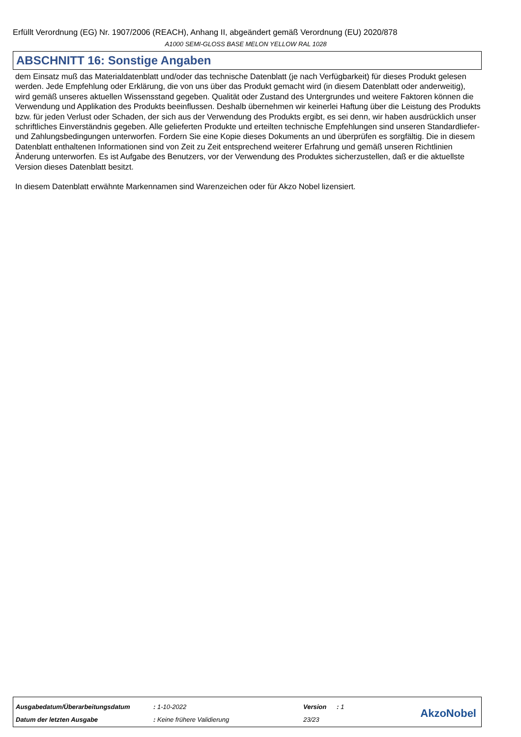Erfüllt Verordnung (EG) Nr. 1907/2006 (REACH), Anhang II, abgeändert gemäß Verordnung (EU) 2020/878
A1000 SEMI-GLOSS BASE MELON YELLOW RAL 1028
ABSCHNITT 16: Sonstige Angaben
dem Einsatz muß das Materialdatenblatt und/oder das technische Datenblatt (je nach Verfügbarkeit) für dieses Produkt gelesen werden. Jede Empfehlung oder Erklärung, die von uns über das Produkt gemacht wird (in diesem Datenblatt oder anderweitig), wird gemäß unseres aktuellen Wissensstand gegeben. Qualität oder Zustand des Untergrundes und weitere Faktoren können die Verwendung und Applikation des Produkts beeinflussen. Deshalb übernehmen wir keinerlei Haftung über die Leistung des Produkts bzw. für jeden Verlust oder Schaden, der sich aus der Verwendung des Produkts ergibt, es sei denn, wir haben ausdrücklich unser schriftliches Einverständnis gegeben. Alle gelieferten Produkte und erteilten technische Empfehlungen sind unseren Standardliefer- und Zahlungsbedingungen unterworfen. Fordern Sie eine Kopie dieses Dokuments an und überprüfen es sorgfältig. Die in diesem Datenblatt enthaltenen Informationen sind von Zeit zu Zeit entsprechend weiterer Erfahrung und gemäß unseren Richtlinien Änderung unterworfen. Es ist Aufgabe des Benutzers, vor der Verwendung des Produktes sicherzustellen, daß er die aktuellste Version dieses Datenblatt besitzt.
In diesem Datenblatt erwähnte Markennamen sind Warenzeichen oder für Akzo Nobel lizensiert.
| Ausgabedatum/Überarbeitungsdatum | : 1-10-2022 | Version | : 1 |
| Datum der letzten Ausgabe | : Keine frühere Validierung | 23/23 | |
AkzoNobel